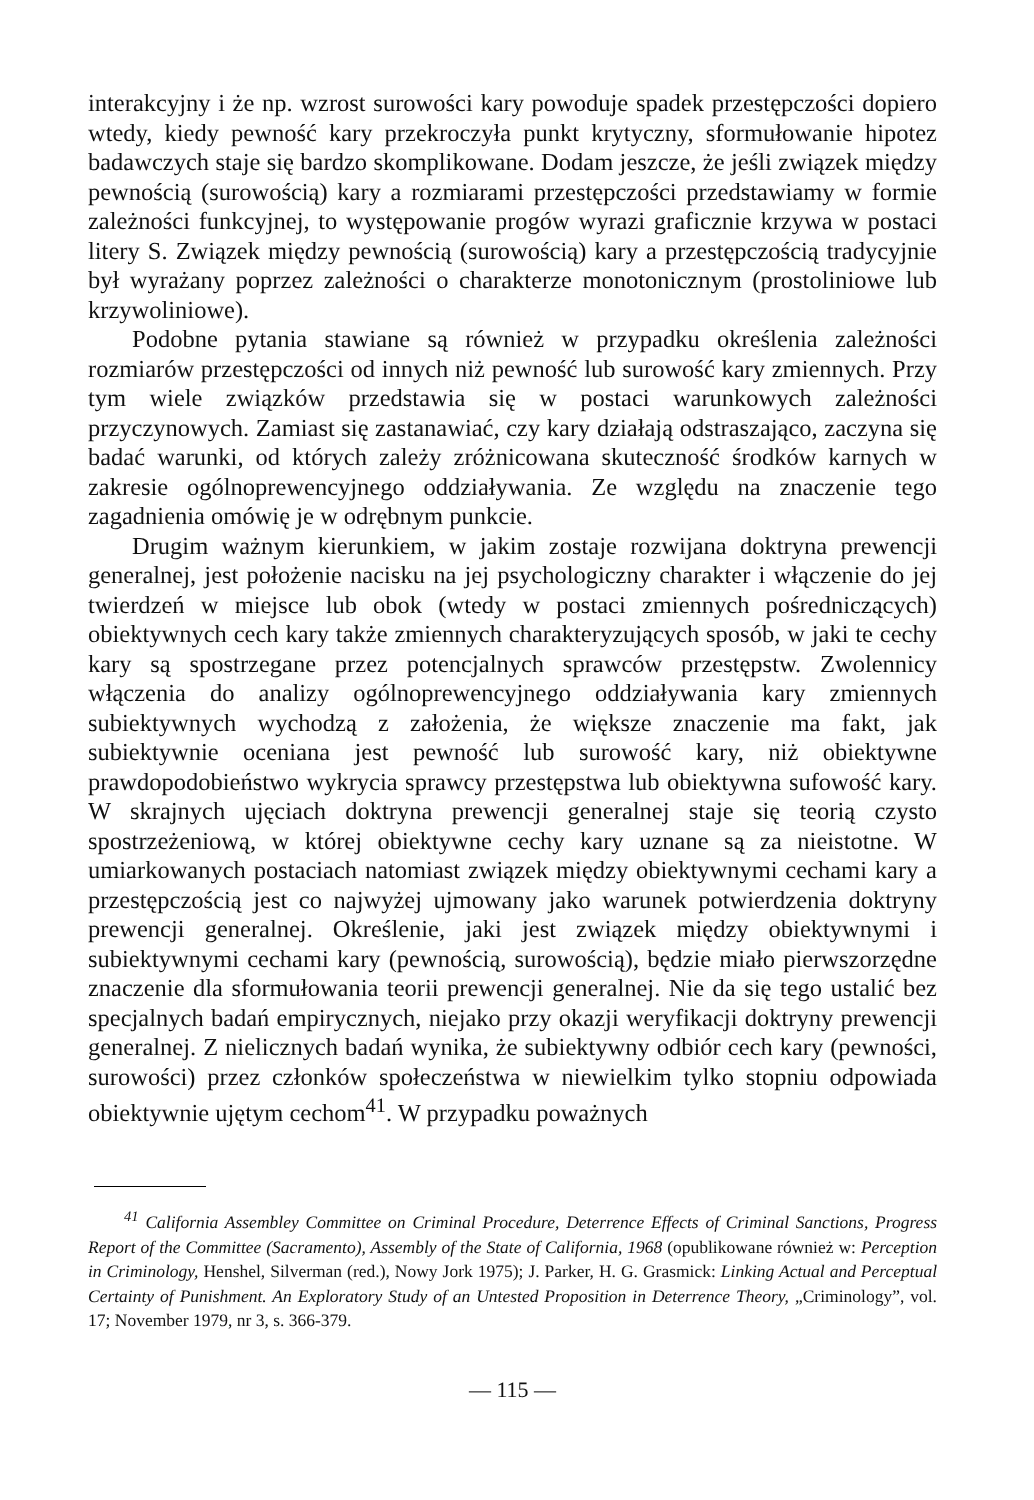interakcyjny i że np. wzrost surowości kary powoduje spadek przestępczości dopiero wtedy, kiedy pewność kary przekroczyła punkt krytyczny, sformułowanie hipotez badawczych staje się bardzo skomplikowane. Dodam jeszcze, że jeśli związek między pewnością (surowością) kary a rozmiarami przestępczości przedstawiamy w formie zależności funkcyjnej, to występowanie progów wyrazi graficznie krzywa w postaci litery S. Związek między pewnością (surowością) kary a przestępczością tradycyjnie był wyrażany poprzez zależności o charakterze monotonicznym (prostoliniowe lub krzywoliniowe).
Podobne pytania stawiane są również w przypadku określenia zależności rozmiarów przestępczości od innych niż pewność lub surowość kary zmiennych. Przy tym wiele związków przedstawia się w postaci warunkowych zależności przyczynowych. Zamiast się zastanawiać, czy kary działają odstraszająco, zaczyna się badać warunki, od których zależy zróżnicowana skuteczność środków karnych w zakresie ogólnoprewencyjnego oddziaływania. Ze względu na znaczenie tego zagadnienia omówię je w odrębnym punkcie.
Drugim ważnym kierunkiem, w jakim zostaje rozwijana doktryna prewencji generalnej, jest położenie nacisku na jej psychologiczny charakter i włączenie do jej twierdzeń w miejsce lub obok (wtedy w postaci zmiennych pośredniczących) obiektywnych cech kary także zmiennych charakteryzujących sposób, w jaki te cechy kary są spostrzegane przez potencjalnych sprawców przestępstw. Zwolennicy włączenia do analizy ogólnoprewencyjnego oddziaływania kary zmiennych subiektywnych wychodzą z założenia, że większe znaczenie ma fakt, jak subiektywnie oceniana jest pewność lub surowość kary, niż obiektywne prawdopodobieństwo wykrycia sprawcy przestępstwa lub obiektywna sufowość kary. W skrajnych ujęciach doktryna prewencji generalnej staje się teorią czysto spostrzeżeniową, w której obiektywne cechy kary uznane są za nieistotne. W umiarkowanych postaciach natomiast związek między obiektywnymi cechami kary a przestępczością jest co najwyżej ujmowany jako warunek potwierdzenia doktryny prewencji generalnej. Określenie, jaki jest związek między obiektywnymi i subiektywnymi cechami kary (pewnością, surowością), będzie miało pierwszorzędne znaczenie dla sformułowania teorii prewencji generalnej. Nie da się tego ustalić bez specjalnych badań empirycznych, niejako przy okazji weryfikacji doktryny prewencji generalnej. Z nielicznych badań wynika, że subiektywny odbiór cech kary (pewności, surowości) przez członków społeczeństwa w niewielkim tylko stopniu odpowiada obiektywnie ujętym cechom<sup>41</sup>. W przypadku poważnych
<sup>41</sup> California Assembley Committee on Criminal Procedure, Deterrence Effects of Criminal Sanctions, Progress Report of the Committee (Sacramento), Assembly of the State of California, 1968 (opublikowane również w: Perception in Criminology, Henshel, Silverman (red.), Nowy Jork 1975); J. Parker, H. G. Grasmick: Linking Actual and Perceptual Certainty of Punishment. An Exploratory Study of an Untested Proposition in Deterrence Theory, „Criminology”, vol. 17; November 1979, nr 3, s. 366-379.
— 115 —